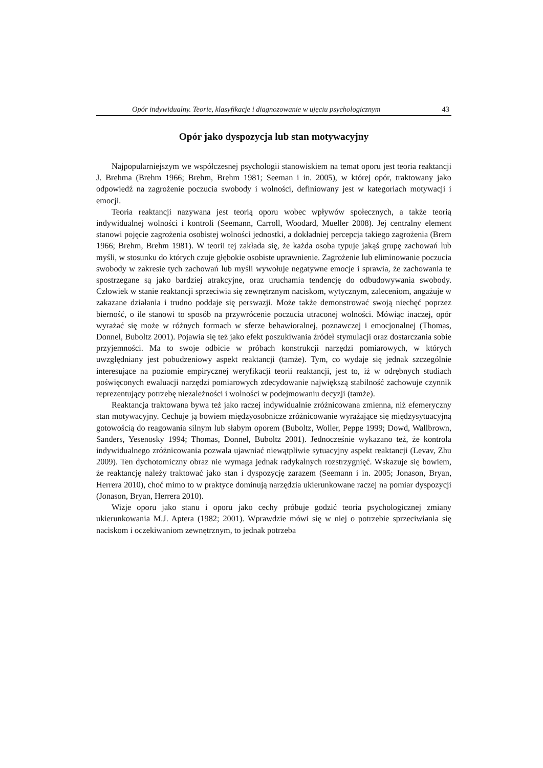Opór indywidualny. Teorie, klasyfikacje i diagnozowanie w ujęciu psychologicznym 43
Opór jako dyspozycja lub stan motywacyjny
Najpopularniejszym we współczesnej psychologii stanowiskiem na temat oporu jest teoria reaktancji J. Brehma (Brehm 1966; Brehm, Brehm 1981; Seeman i in. 2005), w której opór, traktowany jako odpowiedź na zagrożenie poczucia swobody i wolności, definiowany jest w kategoriach motywacji i emocji.
Teoria reaktancji nazywana jest teorią oporu wobec wpływów społecznych, a także teorią indywidualnej wolności i kontroli (Seemann, Carroll, Woodard, Mueller 2008). Jej centralny element stanowi pojęcie zagrożenia osobistej wolności jednostki, a dokładniej percepcja takiego zagrożenia (Brem 1966; Brehm, Brehm 1981). W teorii tej zakłada się, że każda osoba typuje jakąś grupę zachowań lub myśli, w stosunku do których czuje głębokie osobiste uprawnienie. Zagrożenie lub eliminowanie poczucia swobody w zakresie tych zachowań lub myśli wywołuje negatywne emocje i sprawia, że zachowania te spostrzegane są jako bardziej atrakcyjne, oraz uruchamia tendencję do odbudowywania swobody. Człowiek w stanie reaktancji sprzeciwia się zewnętrznym naciskom, wytycznym, zaleceniom, angażuje w zakazane działania i trudno poddaje się perswazji. Może także demonstrować swoją niechęć poprzez bierność, o ile stanowi to sposób na przywrócenie poczucia utraconej wolności. Mówiąc inaczej, opór wyrażać się może w różnych formach w sferze behawioralnej, poznawczej i emocjonalnej (Thomas, Donnel, Buboltz 2001). Pojawia się też jako efekt poszukiwania źródeł stymulacji oraz dostarczania sobie przyjemności. Ma to swoje odbicie w próbach konstrukcji narzędzi pomiarowych, w których uwzględniany jest pobudzeniowy aspekt reaktancji (tamże). Tym, co wydaje się jednak szczególnie interesujące na poziomie empirycznej weryfikacji teorii reaktancji, jest to, iż w odrębnych studiach poświęconych ewaluacji narzędzi pomiarowych zdecydowanie największą stabilność zachowuje czynnik reprezentujący potrzebę niezależności i wolności w podejmowaniu decyzji (tamże).
Reaktancja traktowana bywa też jako raczej indywidualnie zróżnicowana zmienna, niż efemeryczny stan motywacyjny. Cechuje ją bowiem międzyosobnicze zróżnicowanie wyrażające się międzysytuacyjną gotowością do reagowania silnym lub słabym oporem (Buboltz, Woller, Peppe 1999; Dowd, Wallbrown, Sanders, Yesenosky 1994; Thomas, Donnel, Buboltz 2001). Jednocześnie wykazano też, że kontrola indywidualnego zróżnicowania pozwala ujawniać niewątpliwie sytuacyjny aspekt reaktancji (Levav, Zhu 2009). Ten dychotomiczny obraz nie wymaga jednak radykalnych rozstrzygnięć. Wskazuje się bowiem, że reaktancję należy traktować jako stan i dyspozycję zarazem (Seemann i in. 2005; Jonason, Bryan, Herrera 2010), choć mimo to w praktyce dominują narzędzia ukierunkowane raczej na pomiar dyspozycji (Jonason, Bryan, Herrera 2010).
Wizje oporu jako stanu i oporu jako cechy próbuje godzić teoria psychologicznej zmiany ukierunkowania M.J. Aptera (1982; 2001). Wprawdzie mówi się w niej o potrzebie sprzeciwiania się naciskom i oczekiwaniom zewnętrznym, to jednak potrzeba